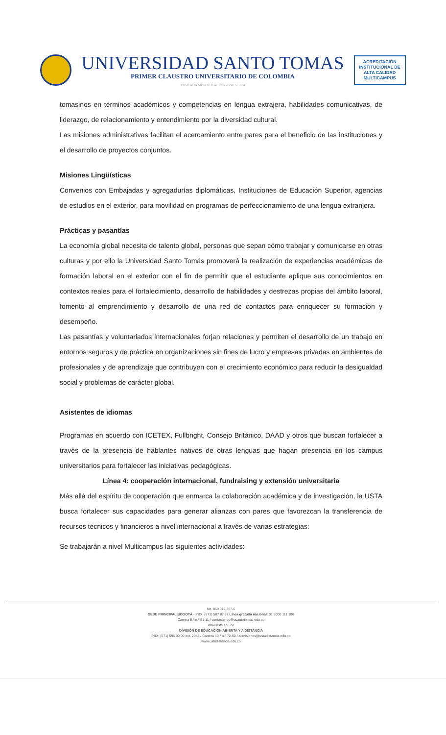UNIVERSIDAD SANTO TOMAS
PRIMER CLAUSTRO UNIVERSITARIO DE COLOMBIA
VIGILADA MINEDUCACIÓN - SNIES 1704
ACREDITACIÓN INSTITUCIONAL DE ALTA CALIDAD MULTICAMPUS
tomasinos en términos académicos y competencias en lengua extrajera, habilidades comunicativas, de liderazgo, de relacionamiento y entendimiento por la diversidad cultural.
Las misiones administrativas facilitan el acercamiento entre pares para el beneficio de las instituciones y el desarrollo de proyectos conjuntos.
Misiones Lingüísticas
Convenios con Embajadas y agregadurías diplomáticas, Instituciones de Educación Superior, agencias de estudios en el exterior, para movilidad en programas de perfeccionamiento de una lengua extranjera.
Prácticas y pasantías
La economía global necesita de talento global, personas que sepan cómo trabajar y comunicarse en otras culturas y por ello la Universidad Santo Tomás promoverá la realización de experiencias académicas de formación laboral en el exterior con el fin de permitir que el estudiante aplique sus conocimientos en contextos reales para el fortalecimiento, desarrollo de habilidades y destrezas propias del ámbito laboral, fomento al emprendimiento y desarrollo de una red de contactos para enriquecer su formación y desempeño.
Las pasantías y voluntariados internacionales forjan relaciones y permiten el desarrollo de un trabajo en entornos seguros y de práctica en organizaciones sin fines de lucro y empresas privadas en ambientes de profesionales y de aprendizaje que contribuyen con el crecimiento económico para reducir la desigualdad social y problemas de carácter global.
Asistentes de idiomas
Programas en acuerdo con ICETEX, Fullbright, Consejo Británico, DAAD y otros que buscan fortalecer a través de la presencia de hablantes nativos de otras lenguas que hagan presencia en los campus universitarios para fortalecer las iniciativas pedagógicas.
Línea 4: cooperación internacional, fundraising y extensión universitaria
Más allá del espíritu de cooperación que enmarca la colaboración académica y de investigación, la USTA busca fortalecer sus capacidades para generar alianzas con pares que favorezcan la transferencia de recursos técnicos y financieros a nivel internacional a través de varias estrategias:
Se trabajarán a nivel Multicampus las siguientes actividades:
Nit. 860.012.357-6
SEDE PRINCIPAL BOGOTÁ - PBX: (571) 587 87 97 Línea gratuita nacional: 01 8000 111 180
Carrera 9.ª n.º 51-11 / contactenos@usantotomas.edu.co
www.usta.edu.co
DIVISIÓN DE EDUCACIÓN ABIERTA Y A DISTANCIA
PBX: (571) 595 00 00 ext. 2044 / Carrera 10.ª n.º 72-50 / admisiones@ustadistancia.edu.co
www.ustadistancia.edu.co